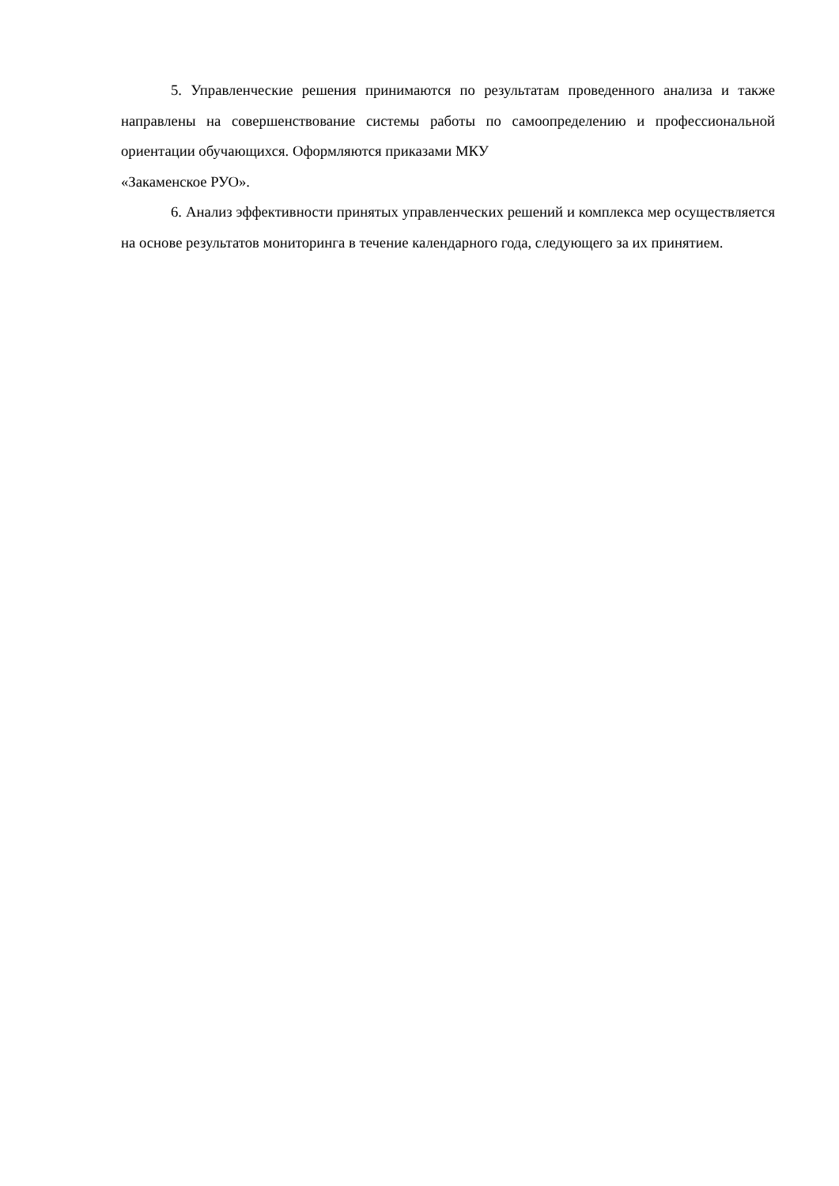5. Управленческие решения принимаются по результатам проведенного анализа и также направлены на совершенствование системы работы по самоопределению и профессиональной ориентации обучающихся. Оформляются приказами МКУ
«Закаменское РУО».
6. Анализ эффективности принятых управленческих решений и комплекса мер осуществляется на основе результатов мониторинга в течение календарного года, следующего за их принятием.